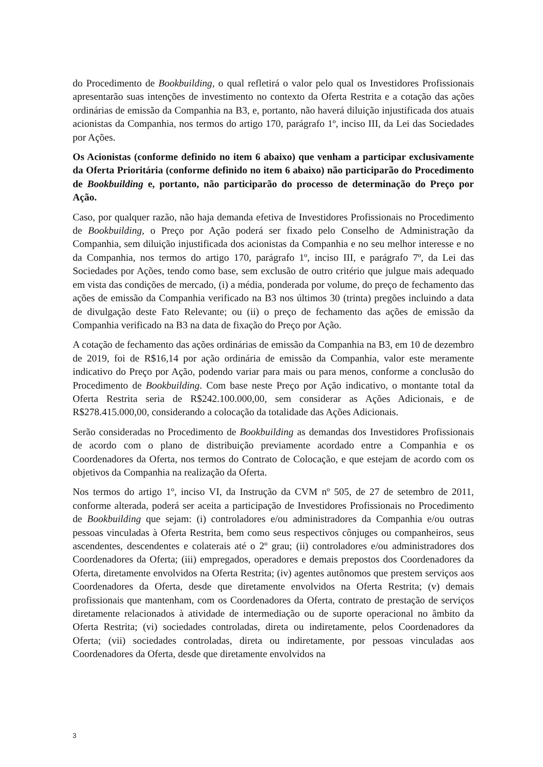do Procedimento de Bookbuilding, o qual refletirá o valor pelo qual os Investidores Profissionais apresentarão suas intenções de investimento no contexto da Oferta Restrita e a cotação das ações ordinárias de emissão da Companhia na B3, e, portanto, não haverá diluição injustificada dos atuais acionistas da Companhia, nos termos do artigo 170, parágrafo 1º, inciso III, da Lei das Sociedades por Ações.
Os Acionistas (conforme definido no item 6 abaixo) que venham a participar exclusivamente da Oferta Prioritária (conforme definido no item 6 abaixo) não participarão do Procedimento de Bookbuilding e, portanto, não participarão do processo de determinação do Preço por Ação.
Caso, por qualquer razão, não haja demanda efetiva de Investidores Profissionais no Procedimento de Bookbuilding, o Preço por Ação poderá ser fixado pelo Conselho de Administração da Companhia, sem diluição injustificada dos acionistas da Companhia e no seu melhor interesse e no da Companhia, nos termos do artigo 170, parágrafo 1º, inciso III, e parágrafo 7º, da Lei das Sociedades por Ações, tendo como base, sem exclusão de outro critério que julgue mais adequado em vista das condições de mercado, (i) a média, ponderada por volume, do preço de fechamento das ações de emissão da Companhia verificado na B3 nos últimos 30 (trinta) pregões incluindo a data de divulgação deste Fato Relevante; ou (ii) o preço de fechamento das ações de emissão da Companhia verificado na B3 na data de fixação do Preço por Ação.
A cotação de fechamento das ações ordinárias de emissão da Companhia na B3, em 10 de dezembro de 2019, foi de R$16,14 por ação ordinária de emissão da Companhia, valor este meramente indicativo do Preço por Ação, podendo variar para mais ou para menos, conforme a conclusão do Procedimento de Bookbuilding. Com base neste Preço por Ação indicativo, o montante total da Oferta Restrita seria de R$242.100.000,00, sem considerar as Ações Adicionais, e de R$278.415.000,00, considerando a colocação da totalidade das Ações Adicionais.
Serão consideradas no Procedimento de Bookbuilding as demandas dos Investidores Profissionais de acordo com o plano de distribuição previamente acordado entre a Companhia e os Coordenadores da Oferta, nos termos do Contrato de Colocação, e que estejam de acordo com os objetivos da Companhia na realização da Oferta.
Nos termos do artigo 1º, inciso VI, da Instrução da CVM nº 505, de 27 de setembro de 2011, conforme alterada, poderá ser aceita a participação de Investidores Profissionais no Procedimento de Bookbuilding que sejam: (i) controladores e/ou administradores da Companhia e/ou outras pessoas vinculadas à Oferta Restrita, bem como seus respectivos cônjuges ou companheiros, seus ascendentes, descendentes e colaterais até o 2º grau; (ii) controladores e/ou administradores dos Coordenadores da Oferta; (iii) empregados, operadores e demais prepostos dos Coordenadores da Oferta, diretamente envolvidos na Oferta Restrita; (iv) agentes autônomos que prestem serviços aos Coordenadores da Oferta, desde que diretamente envolvidos na Oferta Restrita; (v) demais profissionais que mantenham, com os Coordenadores da Oferta, contrato de prestação de serviços diretamente relacionados à atividade de intermediação ou de suporte operacional no âmbito da Oferta Restrita; (vi) sociedades controladas, direta ou indiretamente, pelos Coordenadores da Oferta; (vii) sociedades controladas, direta ou indiretamente, por pessoas vinculadas aos Coordenadores da Oferta, desde que diretamente envolvidos na
3